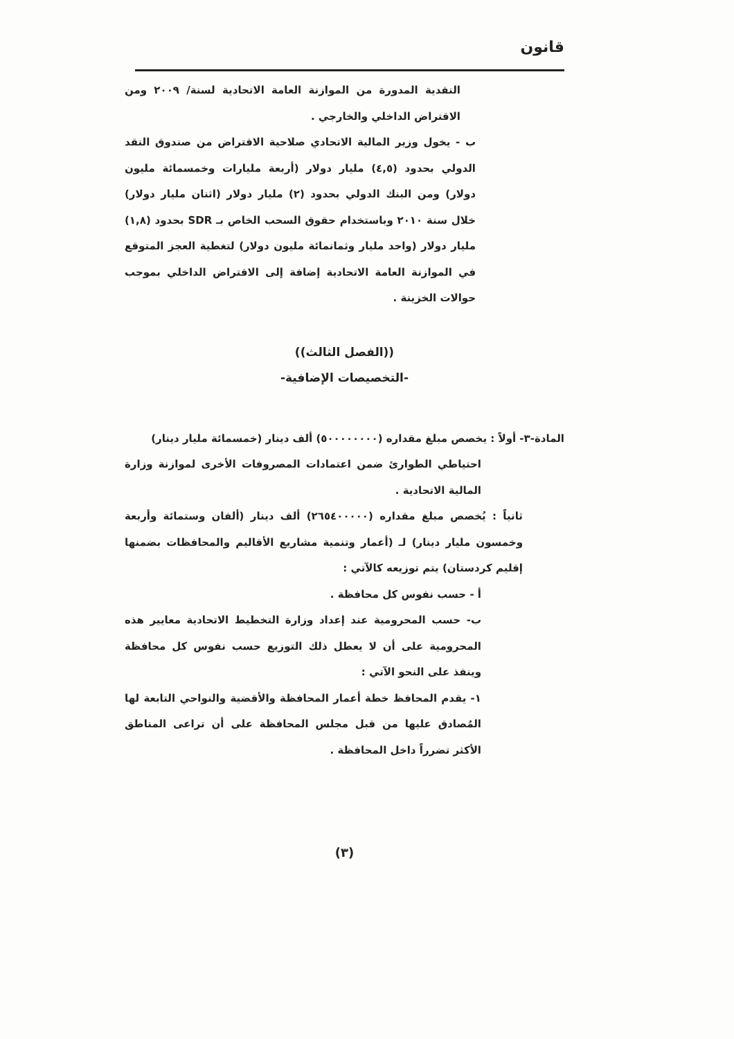قانون
النقدية المدورة من الموازنة العامة الاتحادية لسنة/ ٢٠٠٩ ومن الاقتراض الداخلي والخارجي .
ب - يخول وزير المالية الاتحادي صلاحية الاقتراض من صندوق النقد الدولي بحدود (٤,٥) مليار دولار (أربعة مليارات وخمسمائة مليون دولار) ومن البنك الدولي بحدود (٢) مليار دولار (اثنان مليار دولار) خلال سنة ٢٠١٠ وباستخدام حقوق السحب الخاص بـ SDR بحدود (١,٨) مليار دولار (واحد مليار وثمانمائة مليون دولار) لتغطية العجز المتوقع في الموازنة العامة الاتحادية إضافة إلى الاقتراض الداخلي بموجب حوالات الخزينة .
((الفصل الثالث))
-التخصيصات الإضافية-
المادة-٣- أولاً : يخصص مبلغ مقداره (٥٠٠٠٠٠٠٠٠) ألف دينار (خمسمائة مليار دينار)
احتياطي الطوارئ ضمن اعتمادات المصروفات الأخرى لموازنة وزارة المالية الاتحادية .
ثانياً : يُخصص مبلغ مقداره (٢٦٥٤٠٠٠٠٠) ألف دينار (ألفان وستمائة وأربعة وخمسون مليار دينار) لـ (أعمار وتنمية مشاريع الأقاليم والمحافظات بضمنها إقليم كردستان) يتم توزيعه كالآتي :
أ - حسب نفوس كل محافظة .
ب- حسب المحرومية عند إعداد وزارة التخطيط الاتحادية معايير هذه المحرومية على أن لا يعطل ذلك التوزيع حسب نفوس كل محافظة وينفذ على النحو الآتي :
١- يقدم المحافظ خطة أعمار المحافظة والأقضية والنواحي التابعة لها المُصادق عليها من قبل مجلس المحافظة على أن تراعى المناطق الأكثر تضرراً داخل المحافظة .
(٣)